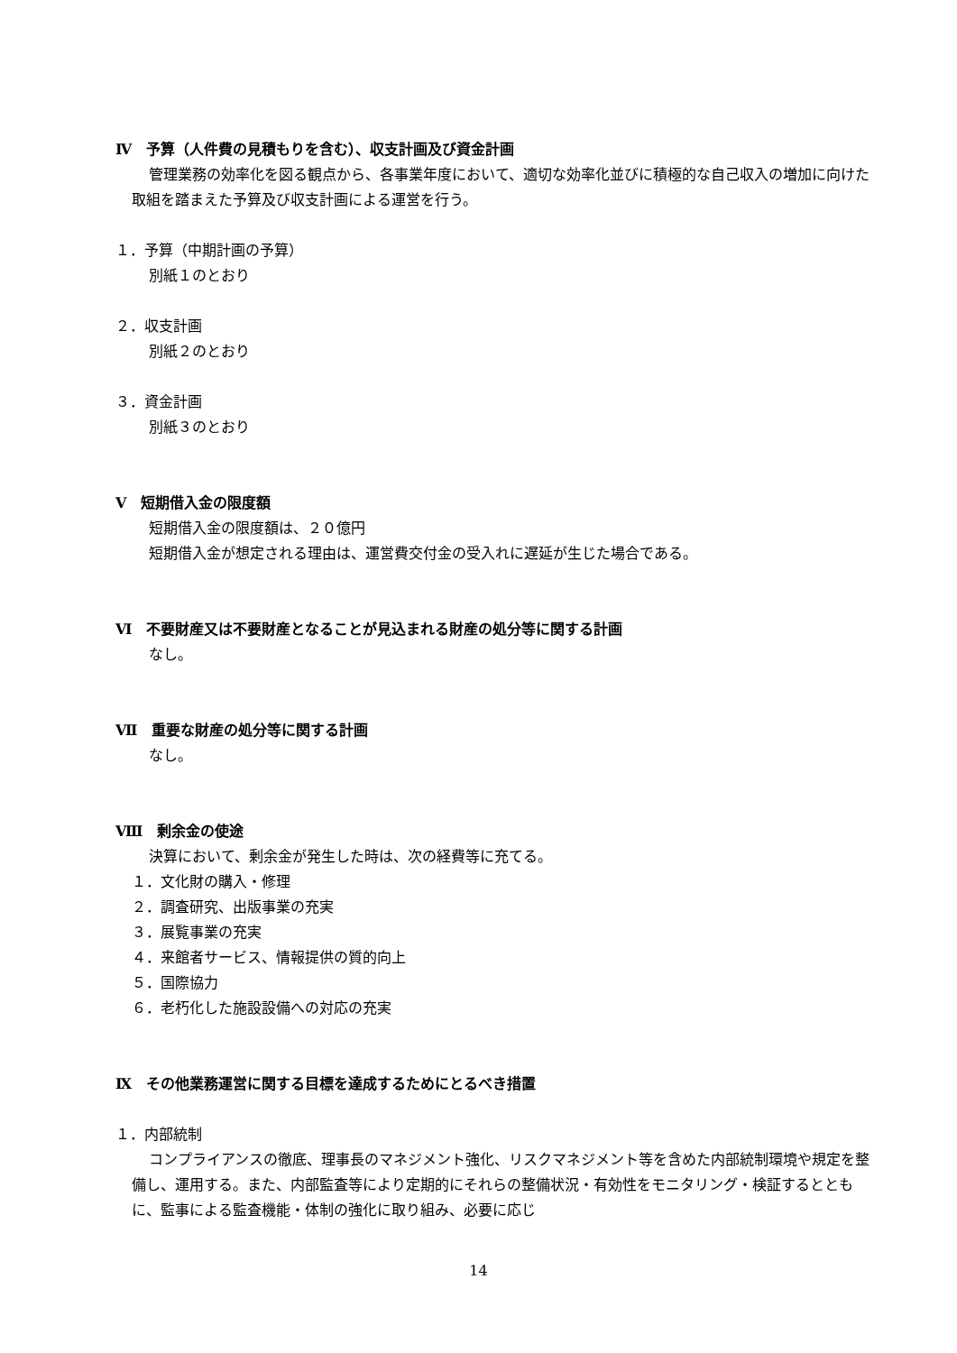Ⅳ　予算（人件費の見積もりを含む）、収支計画及び資金計画
管理業務の効率化を図る観点から、各事業年度において、適切な効率化並びに積極的な自己収入の増加に向けた取組を踏まえた予算及び収支計画による運営を行う。
１．予算（中期計画の予算）
別紙１のとおり
２．収支計画
別紙２のとおり
３．資金計画
別紙３のとおり
Ⅴ　短期借入金の限度額
短期借入金の限度額は、２０億円
短期借入金が想定される理由は、運営費交付金の受入れに遅延が生じた場合である。
Ⅵ　不要財産又は不要財産となることが見込まれる財産の処分等に関する計画
なし。
Ⅶ　重要な財産の処分等に関する計画
なし。
Ⅷ　剰余金の使途
決算において、剰余金が発生した時は、次の経費等に充てる。
１．文化財の購入・修理
２．調査研究、出版事業の充実
３．展覧事業の充実
４．来館者サービス、情報提供の質的向上
５．国際協力
６．老朽化した施設設備への対応の充実
Ⅸ　その他業務運営に関する目標を達成するためにとるべき措置
１．内部統制
コンプライアンスの徹底、理事長のマネジメント強化、リスクマネジメント等を含めた内部統制環境や規定を整備し、運用する。また、内部監査等により定期的にそれらの整備状況・有効性をモニタリング・検証するとともに、監事による監査機能・体制の強化に取り組み、必要に応じ
14